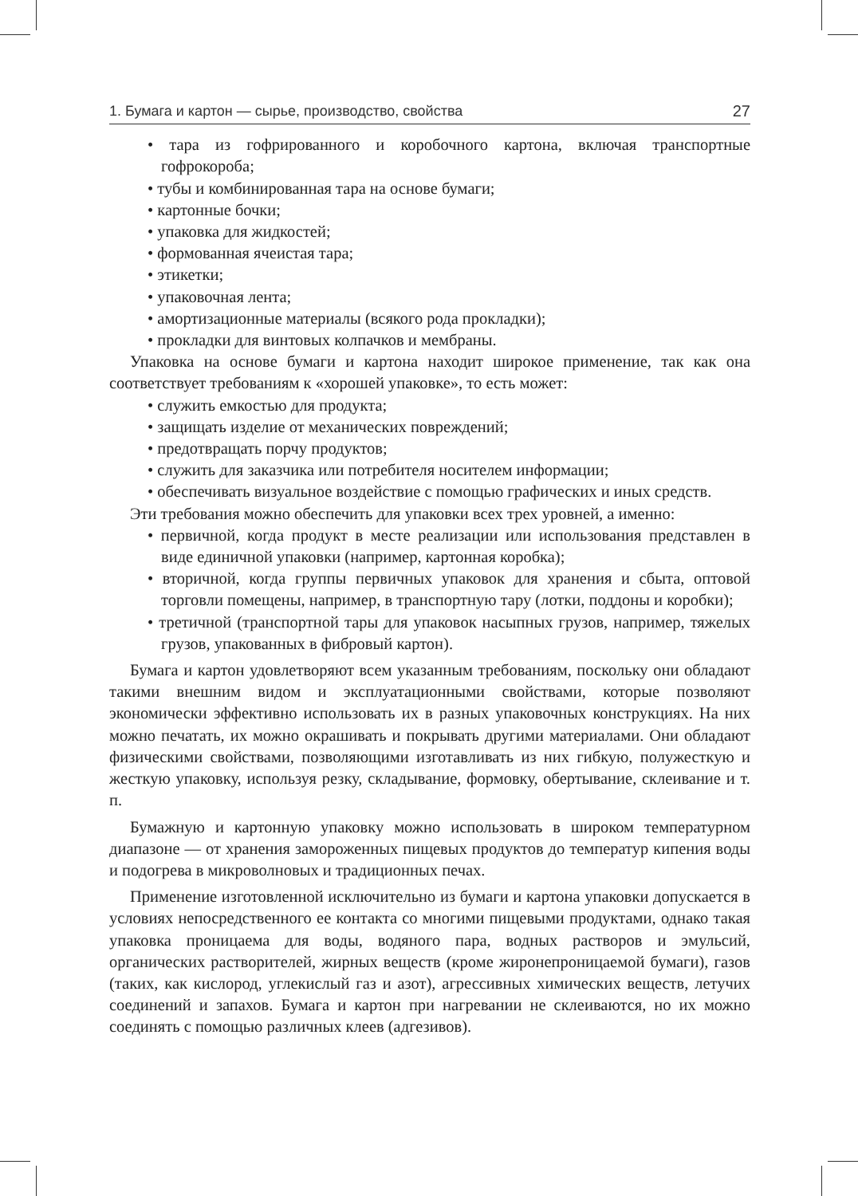1. Бумага и картон — сырье, производство, свойства 27
• тара из гофрированного и коробочного картона, включая транспортные гофрокороба;
• тубы и комбинированная тара на основе бумаги;
• картонные бочки;
• упаковка для жидкостей;
• формованная ячеистая тара;
• этикетки;
• упаковочная лента;
• амортизационные материалы (всякого рода прокладки);
• прокладки для винтовых колпачков и мембраны.
Упаковка на основе бумаги и картона находит широкое применение, так как она соответствует требованиям к «хорошей упаковке», то есть может:
• служить емкостью для продукта;
• защищать изделие от механических повреждений;
• предотвращать порчу продуктов;
• служить для заказчика или потребителя носителем информации;
• обеспечивать визуальное воздействие с помощью графических и иных средств.
Эти требования можно обеспечить для упаковки всех трех уровней, а именно:
• первичной, когда продукт в месте реализации или использования представлен в виде единичной упаковки (например, картонная коробка);
• вторичной, когда группы первичных упаковок для хранения и сбыта, оптовой торговли помещены, например, в транспортную тару (лотки, поддоны и коробки);
• третичной (транспортной тары для упаковок насыпных грузов, например, тяжелых грузов, упакованных в фибровый картон).
Бумага и картон удовлетворяют всем указанным требованиям, поскольку они обладают такими внешним видом и эксплуатационными свойствами, которые позволяют экономически эффективно использовать их в разных упаковочных конструкциях. На них можно печатать, их можно окрашивать и покрывать другими материалами. Они обладают физическими свойствами, позволяющими изготавливать из них гибкую, полужесткую и жесткую упаковку, используя резку, складывание, формовку, обертывание, склеивание и т. п.
Бумажную и картонную упаковку можно использовать в широком температурном диапазоне — от хранения замороженных пищевых продуктов до температур кипения воды и подогрева в микроволновых и традиционных печах.
Применение изготовленной исключительно из бумаги и картона упаковки допускается в условиях непосредственного ее контакта со многими пищевыми продуктами, однако такая упаковка проницаема для воды, водяного пара, водных растворов и эмульсий, органических растворителей, жирных веществ (кроме жиронепроницаемой бумаги), газов (таких, как кислород, углекислый газ и азот), агрессивных химических веществ, летучих соединений и запахов. Бумага и картон при нагревании не склеиваются, но их можно соединять с помощью различных клеев (адгезивов).